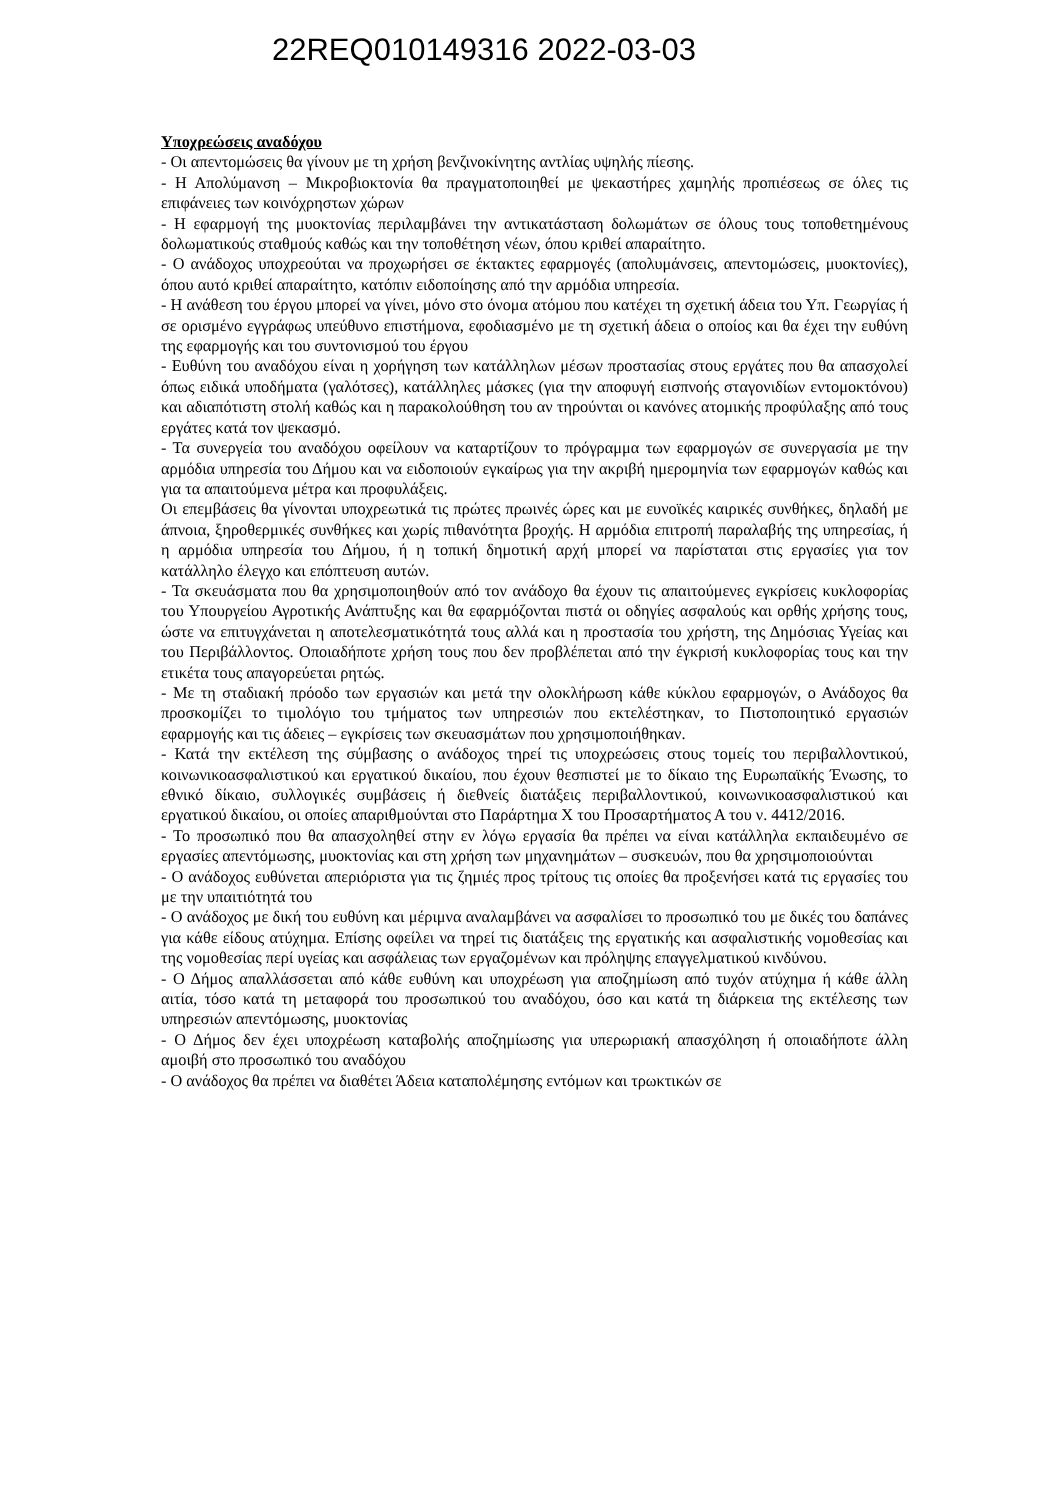22REQ010149316 2022-03-03
Υποχρεώσεις αναδόχου
- Οι απεντομώσεις θα γίνουν με τη χρήση βενζινοκίνητης αντλίας υψηλής πίεσης.
- Η Απολύμανση – Μικροβιοκτονία θα πραγματοποιηθεί με ψεκαστήρες χαμηλής προπιέσεως σε όλες τις επιφάνειες των κοινόχρηστων χώρων
- Η εφαρμογή της μυοκτονίας περιλαμβάνει την αντικατάσταση δολωμάτων σε όλους τους τοποθετημένους δολωματικούς σταθμούς καθώς και την τοποθέτηση νέων, όπου κριθεί απαραίτητο.
- Ο ανάδοχος υποχρεούται να προχωρήσει σε έκτακτες εφαρμογές (απολυμάνσεις, απεντομώσεις, μυοκτονίες), όπου αυτό κριθεί απαραίτητο, κατόπιν ειδοποίησης από την αρμόδια υπηρεσία.
- Η ανάθεση του έργου μπορεί να γίνει, μόνο στο όνομα ατόμου που κατέχει τη σχετική άδεια του Υπ. Γεωργίας ή σε ορισμένο εγγράφως υπεύθυνο επιστήμονα, εφοδιασμένο με τη σχετική άδεια ο οποίος και θα έχει την ευθύνη της εφαρμογής και του συντονισμού του έργου
- Ευθύνη του αναδόχου είναι η χορήγηση των κατάλληλων μέσων προστασίας στους εργάτες που θα απασχολεί όπως ειδικά υποδήματα (γαλότσες), κατάλληλες μάσκες (για την αποφυγή εισπνοής σταγονιδίων εντομοκτόνου) και αδιαπότιστη στολή καθώς και η παρακολούθηση του αν τηρούνται οι κανόνες ατομικής προφύλαξης από τους εργάτες κατά τον ψεκασμό.
- Τα συνεργεία του αναδόχου οφείλουν να καταρτίζουν το πρόγραμμα των εφαρμογών σε συνεργασία με την αρμόδια υπηρεσία του Δήμου και να ειδοποιούν εγκαίρως για την ακριβή ημερομηνία των εφαρμογών καθώς και για τα απαιτούμενα μέτρα και προφυλάξεις.
Οι επεμβάσεις θα γίνονται υποχρεωτικά τις πρώτες πρωινές ώρες και με ευνοϊκές καιρικές συνθήκες, δηλαδή με άπνοια, ξηροθερμικές συνθήκες και χωρίς πιθανότητα βροχής. Η αρμόδια επιτροπή παραλαβής της υπηρεσίας, ή η αρμόδια υπηρεσία του Δήμου, ή η τοπική δημοτική αρχή μπορεί να παρίσταται στις εργασίες για τον κατάλληλο έλεγχο και επόπτευση αυτών.
- Τα σκευάσματα που θα χρησιμοποιηθούν από τον ανάδοχο θα έχουν τις απαιτούμενες εγκρίσεις κυκλοφορίας του Υπουργείου Αγροτικής Ανάπτυξης και θα εφαρμόζονται πιστά οι οδηγίες ασφαλούς και ορθής χρήσης τους, ώστε να επιτυγχάνεται η αποτελεσματικότητά τους αλλά και η προστασία του χρήστη, της Δημόσιας Υγείας και του Περιβάλλοντος. Οποιαδήποτε χρήση τους που δεν προβλέπεται από την έγκρισή κυκλοφορίας τους και την ετικέτα τους απαγορεύεται ρητώς.
- Με τη σταδιακή πρόοδο των εργασιών και μετά την ολοκλήρωση κάθε κύκλου εφαρμογών, ο Ανάδοχος θα προσκομίζει το τιμολόγιο του τμήματος των υπηρεσιών που εκτελέστηκαν, το Πιστοποιητικό εργασιών εφαρμογής και τις άδειες – εγκρίσεις των σκευασμάτων που χρησιμοποιήθηκαν.
- Κατά την εκτέλεση της σύμβασης ο ανάδοχος τηρεί τις υποχρεώσεις στους τομείς του περιβαλλοντικού, κοινωνικοασφαλιστικού και εργατικού δικαίου, που έχουν θεσπιστεί με το δίκαιο της Ευρωπαϊκής Ένωσης, το εθνικό δίκαιο, συλλογικές συμβάσεις ή διεθνείς διατάξεις περιβαλλοντικού, κοινωνικοασφαλιστικού και εργατικού δικαίου, οι οποίες απαριθμούνται στο Παράρτημα X του Προσαρτήματος Α του ν. 4412/2016.
- Το προσωπικό που θα απασχοληθεί στην εν λόγω εργασία θα πρέπει να είναι κατάλληλα εκπαιδευμένο σε εργασίες απεντόμωσης, μυοκτονίας και στη χρήση των μηχανημάτων – συσκευών, που θα χρησιμοποιούνται
- Ο ανάδοχος ευθύνεται απεριόριστα για τις ζημιές προς τρίτους τις οποίες θα προξενήσει κατά τις εργασίες του με την υπαιτιότητά του
- Ο ανάδοχος με δική του ευθύνη και μέριμνα αναλαμβάνει να ασφαλίσει το προσωπικό του με δικές του δαπάνες για κάθε είδους ατύχημα. Επίσης οφείλει να τηρεί τις διατάξεις της εργατικής και ασφαλιστικής νομοθεσίας και της νομοθεσίας περί υγείας και ασφάλειας των εργαζομένων και πρόληψης επαγγελματικού κινδύνου.
- Ο Δήμος απαλλάσσεται από κάθε ευθύνη και υποχρέωση για αποζημίωση από τυχόν ατύχημα ή κάθε άλλη αιτία, τόσο κατά τη μεταφορά του προσωπικού του αναδόχου, όσο και κατά τη διάρκεια της εκτέλεσης των υπηρεσιών απεντόμωσης, μυοκτονίας
- Ο Δήμος δεν έχει υποχρέωση καταβολής αποζημίωσης για υπερωριακή απασχόληση ή οποιαδήποτε άλλη αμοιβή στο προσωπικό του αναδόχου
- Ο ανάδοχος θα πρέπει να διαθέτει Άδεια καταπολέμησης εντόμων και τρωκτικών σε